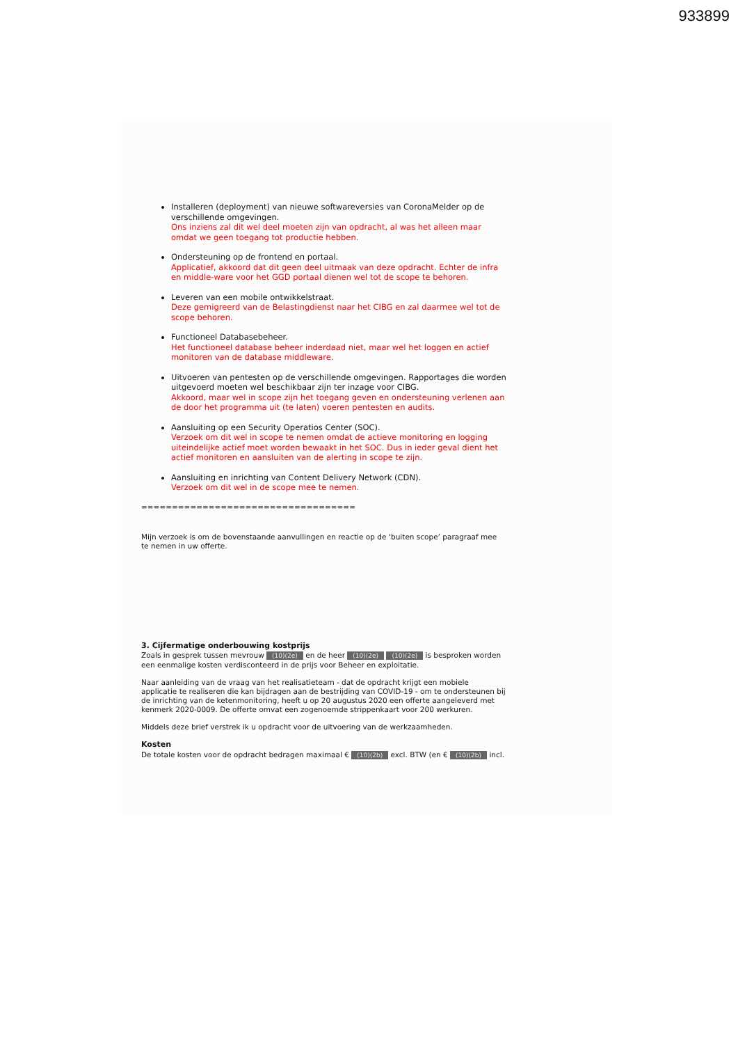933899
Installeren (deployment) van nieuwe softwareversies van CoronaMelder op de verschillende omgevingen.
Ons inziens zal dit wel deel moeten zijn van opdracht, al was het alleen maar omdat we geen toegang tot productie hebben.
Ondersteuning op de frontend en portaal.
Applicatief, akkoord dat dit geen deel uitmaak van deze opdracht. Echter de infra en middle-ware voor het GGD portaal dienen wel tot de scope te behoren.
Leveren van een mobile ontwikkelstraat.
Deze gemigreerd van de Belastingdienst naar het CIBG en zal daarmee wel tot de scope behoren.
Functioneel Databasebeheer.
Het functioneel database beheer inderdaad niet, maar wel het loggen en actief monitoren van de database middleware.
Uitvoeren van pentesten op de verschillende omgevingen. Rapportages die worden uitgevoerd moeten wel beschikbaar zijn ter inzage voor CIBG.
Akkoord, maar wel in scope zijn het toegang geven en ondersteuning verlenen aan de door het programma uit (te laten) voeren pentesten en audits.
Aansluiting op een Security Operatios Center (SOC).
Verzoek om dit wel in scope te nemen omdat de actieve monitoring en logging uiteindelijke actief moet worden bewaakt in het SOC. Dus in ieder geval dient het actief monitoren en aansluiten van de alerting in scope te zijn.
Aansluiting en inrichting van Content Delivery Network (CDN).
Verzoek om dit wel in de scope mee te nemen.
===================================
Mijn verzoek is om de bovenstaande aanvullingen en reactie op de ‘buiten scope’ paragraaf mee te nemen in uw offerte.
3. Cijfermatige onderbouwing kostprijs
Zoals in gesprek tussen mevrouw (10)(2e) en de heer (10)(2e) (10)(2e) is besproken worden een eenmalige kosten verdisconteerd in de prijs voor Beheer en exploitatie.
Naar aanleiding van de vraag van het realisatieteam - dat de opdracht krijgt een mobiele applicatie te realiseren die kan bijdragen aan de bestrijding van COVID-19 - om te ondersteunen bij de inrichting van de ketenmonitoring, heeft u op 20 augustus 2020 een offerte aangeleverd met kenmerk 2020-0009. De offerte omvat een zogenoemde strippenkaart voor 200 werkuren.
Middels deze brief verstrek ik u opdracht voor de uitvoering van de werkzaamheden.
Kosten
De totale kosten voor de opdracht bedragen maximaal € (10)(2b) excl. BTW (en € (10)(2b) incl.